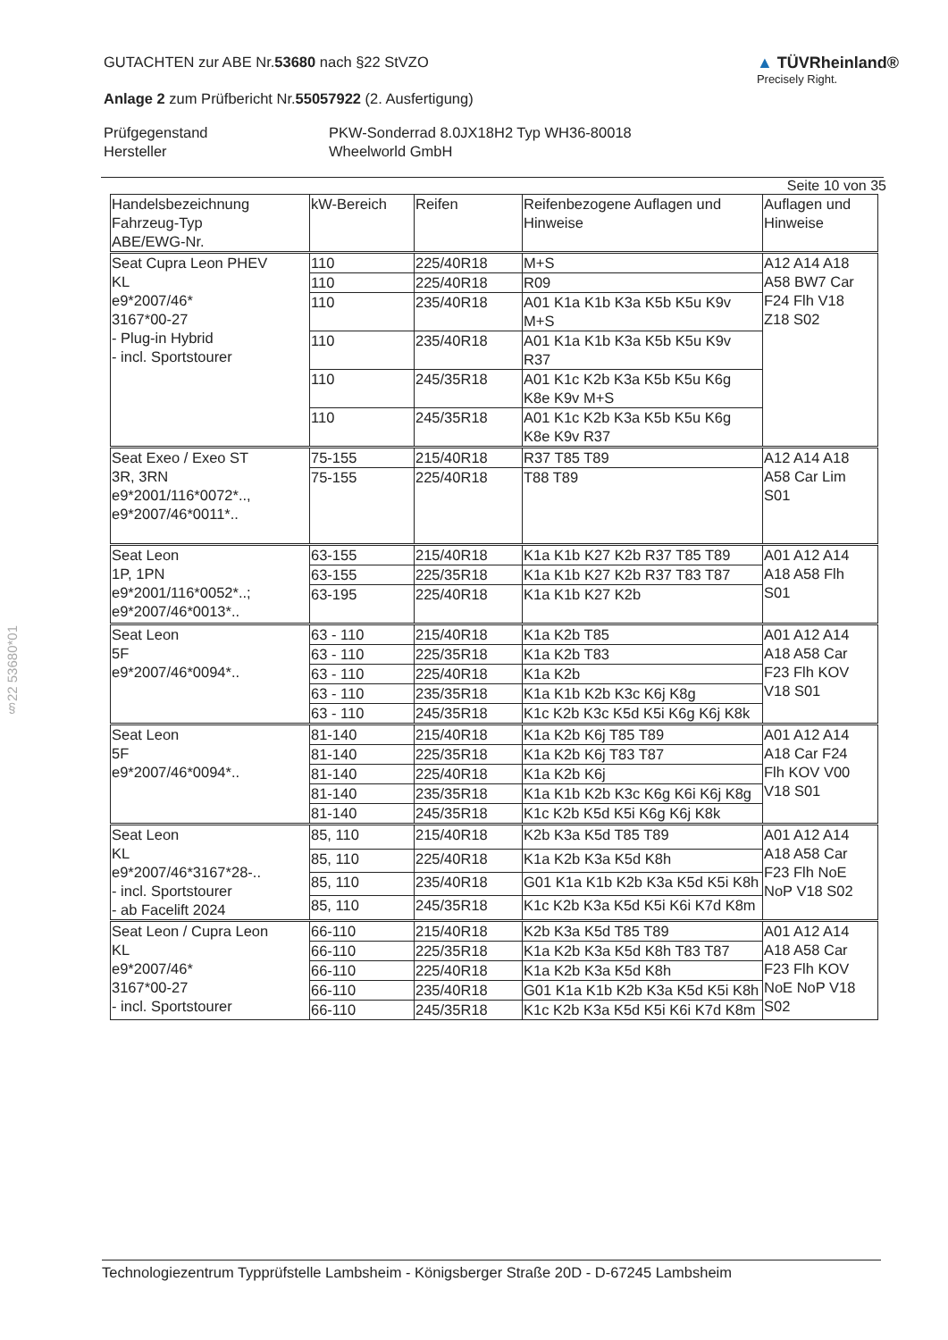§22 53680*01
GUTACHTEN zur ABE Nr.53680 nach §22 StVZO
Anlage 2 zum Prüfbericht Nr.55057922 (2. Ausfertigung)
▲ TÜVRheinland®
Precisely Right.
Prüfgegenstand
Hersteller
PKW-Sonderrad 8.0JX18H2 Typ WH36-80018
Wheelworld GmbH
Seite 10 von 35
| Handelsbezeichnung Fahrzeug-Typ ABE/EWG-Nr. | kW-Bereich | Reifen | Reifenbezogene Auflagen und Hinweise | Auflagen und Hinweise |
| --- | --- | --- | --- | --- |
| Seat Cupra Leon PHEV KL e9*2007/46* 3167*00-27 - Plug-in Hybrid - incl. Sportstourer | 110 | 225/40R18 | M+S | A12 A14 A18 A58 BW7 Car F24 Flh V18 Z18 S02 |
| | 110 | 225/40R18 | R09 | |
| | 110 | 235/40R18 | A01 K1a K1b K3a K5b K5u K9v M+S | |
| | 110 | 235/40R18 | A01 K1a K1b K3a K5b K5u K9v R37 | |
| | 110 | 245/35R18 | A01 K1c K2b K3a K5b K5u K6g K8e K9v M+S | |
| | 110 | 245/35R18 | A01 K1c K2b K3a K5b K5u K6g K8e K9v R37 | |
| Seat Exeo / Exeo ST 3R, 3RN e9*2001/116*0072*.., e9*2007/46*0011*.. | 75-155 | 215/40R18 | R37 T85 T89 | A12 A14 A18 A58 Car Lim S01 |
| | 75-155 | 225/40R18 | T88 T89 | |
| Seat Leon 1P, 1PN e9*2001/116*0052*..; e9*2007/46*0013*.. | 63-155 | 215/40R18 | K1a K1b K27 K2b R37 T85 T89 | A01 A12 A14 A18 A58 Flh S01 |
| | 63-155 | 225/35R18 | K1a K1b K27 K2b R37 T83 T87 | |
| | 63-195 | 225/40R18 | K1a K1b K27 K2b | |
| Seat Leon 5F e9*2007/46*0094*.. | 63 - 110 | 215/40R18 | K1a K2b T85 | A01 A12 A14 A18 A58 Car F23 Flh KOV V18 S01 |
| | 63 - 110 | 225/35R18 | K1a K2b T83 | |
| | 63 - 110 | 225/40R18 | K1a K2b | |
| | 63 - 110 | 235/35R18 | K1a K1b K2b K3c K6j K8g | |
| | 63 - 110 | 245/35R18 | K1c K2b K3c K5d K5i K6g K6j K8k | |
| Seat Leon 5F e9*2007/46*0094*.. | 81-140 | 215/40R18 | K1a K2b K6j T85 T89 | A01 A12 A14 A18 Car F24 Flh KOV V00 V18 S01 |
| | 81-140 | 225/35R18 | K1a K2b K6j T83 T87 | |
| | 81-140 | 225/40R18 | K1a K2b K6j | |
| | 81-140 | 235/35R18 | K1a K1b K2b K3c K6g K6i K6j K8g | |
| | 81-140 | 245/35R18 | K1c K2b K5d K5i K6g K6j K8k | |
| Seat Leon KL e9*2007/46*3167*28-.. - incl. Sportstourer - ab Facelift 2024 | 85, 110 | 215/40R18 | K2b K3a K5d T85 T89 | A01 A12 A14 A18 A58 Car F23 Flh NoE NoP V18 S02 |
| | 85, 110 | 225/40R18 | K1a K2b K3a K5d K8h | |
| | 85, 110 | 235/40R18 | G01 K1a K1b K2b K3a K5d K5i K8h | |
| | 85, 110 | 245/35R18 | K1c K2b K3a K5d K5i K6i K7d K8m | |
| Seat Leon / Cupra Leon KL e9*2007/46* 3167*00-27 - incl. Sportstourer | 66-110 | 215/40R18 | K2b K3a K5d T85 T89 | A01 A12 A14 A18 A58 Car F23 Flh KOV NoE NoP V18 S02 |
| | 66-110 | 225/35R18 | K1a K2b K3a K5d K8h T83 T87 | |
| | 66-110 | 225/40R18 | K1a K2b K3a K5d K8h | |
| | 66-110 | 235/40R18 | G01 K1a K1b K2b K3a K5d K5i K8h | |
| | 66-110 | 245/35R18 | K1c K2b K3a K5d K5i K6i K7d K8m | |
Technologiezentrum Typprüfstelle Lambsheim - Königsberger Straße 20D - D-67245 Lambsheim